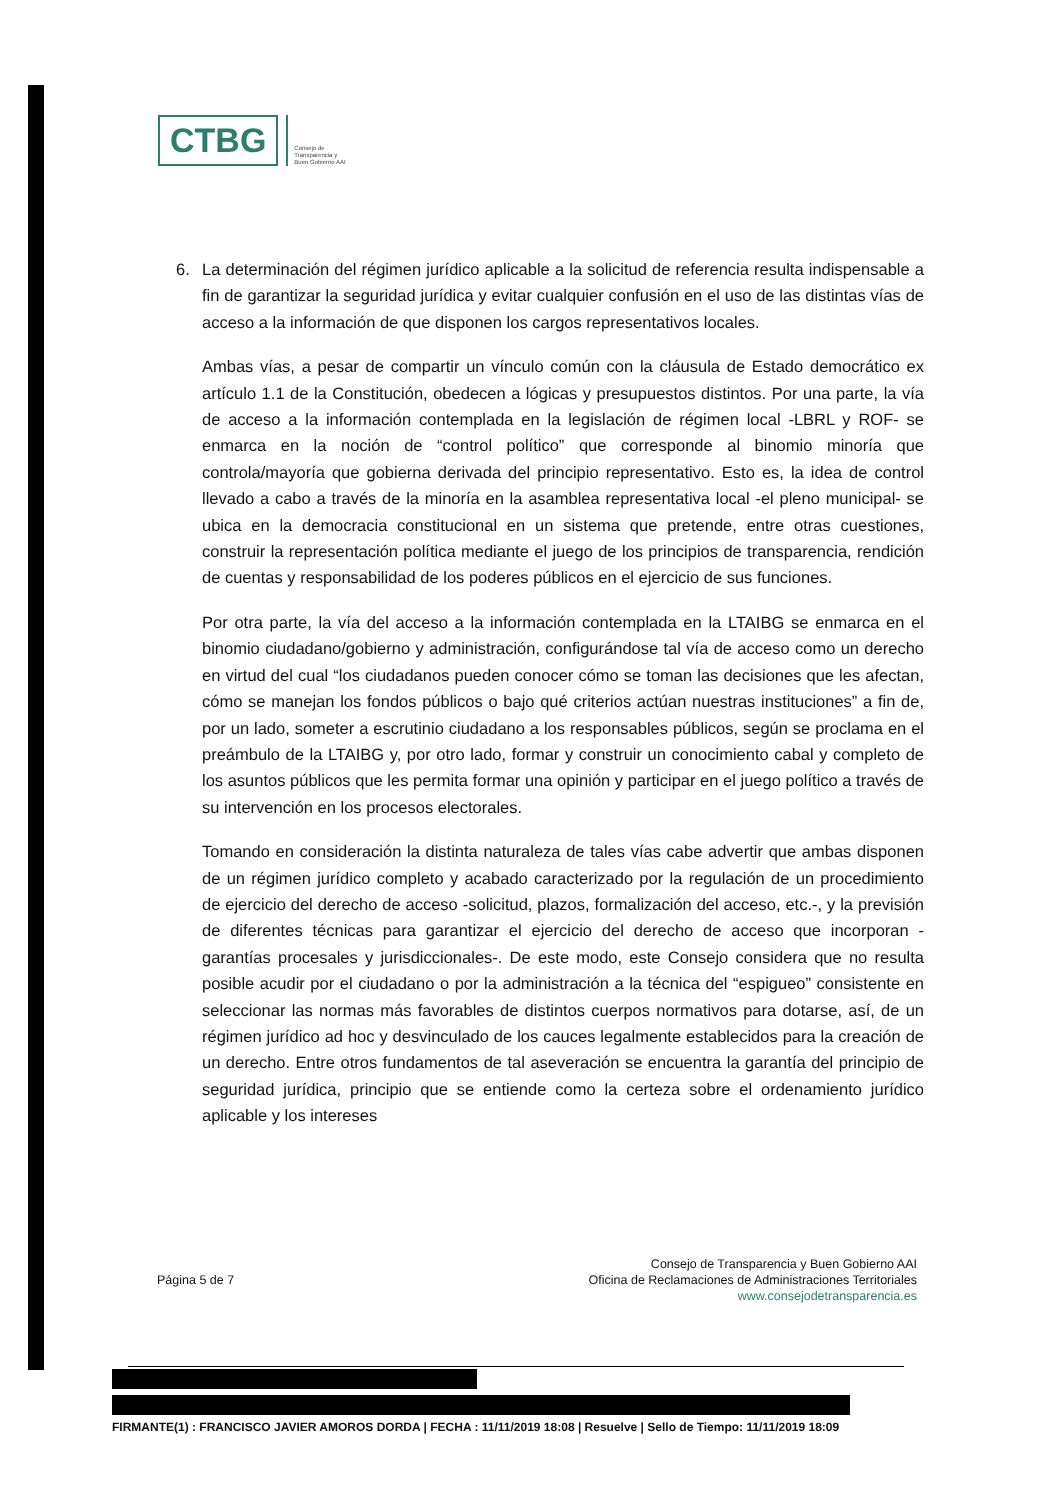CTBG
Consejo de
Transparencia y
Buen Gobierno AAI
6. La determinación del régimen jurídico aplicable a la solicitud de referencia resulta indispensable a fin de garantizar la seguridad jurídica y evitar cualquier confusión en el uso de las distintas vías de acceso a la información de que disponen los cargos representativos locales.
Ambas vías, a pesar de compartir un vínculo común con la cláusula de Estado democrático ex artículo 1.1 de la Constitución, obedecen a lógicas y presupuestos distintos. Por una parte, la vía de acceso a la información contemplada en la legislación de régimen local -LBRL y ROF- se enmarca en la noción de “control político” que corresponde al binomio minoría que controla/mayoría que gobierna derivada del principio representativo. Esto es, la idea de control llevado a cabo a través de la minoría en la asamblea representativa local -el pleno municipal- se ubica en la democracia constitucional en un sistema que pretende, entre otras cuestiones, construir la representación política mediante el juego de los principios de transparencia, rendición de cuentas y responsabilidad de los poderes públicos en el ejercicio de sus funciones.
Por otra parte, la vía del acceso a la información contemplada en la LTAIBG se enmarca en el binomio ciudadano/gobierno y administración, configurándose tal vía de acceso como un derecho en virtud del cual “los ciudadanos pueden conocer cómo se toman las decisiones que les afectan, cómo se manejan los fondos públicos o bajo qué criterios actúan nuestras instituciones” a fin de, por un lado, someter a escrutinio ciudadano a los responsables públicos, según se proclama en el preámbulo de la LTAIBG y, por otro lado, formar y construir un conocimiento cabal y completo de los asuntos públicos que les permita formar una opinión y participar en el juego político a través de su intervención en los procesos electorales.
Tomando en consideración la distinta naturaleza de tales vías cabe advertir que ambas disponen de un régimen jurídico completo y acabado caracterizado por la regulación de un procedimiento de ejercicio del derecho de acceso -solicitud, plazos, formalización del acceso, etc.-, y la previsión de diferentes técnicas para garantizar el ejercicio del derecho de acceso que incorporan -garantías procesales y jurisdiccionales-. De este modo, este Consejo considera que no resulta posible acudir por el ciudadano o por la administración a la técnica del “espigueo” consistente en seleccionar las normas más favorables de distintos cuerpos normativos para dotarse, así, de un régimen jurídico ad hoc y desvinculado de los cauces legalmente establecidos para la creación de un derecho. Entre otros fundamentos de tal aseveración se encuentra la garantía del principio de seguridad jurídica, principio que se entiende como la certeza sobre el ordenamiento jurídico aplicable y los intereses
Página 5 de 7
Consejo de Transparencia y Buen Gobierno AAI
Oficina de Reclamaciones de Administraciones Territoriales
www.consejodetransparencia.es
FIRMANTE(1) : FRANCISCO JAVIER AMOROS DORDA | FECHA : 11/11/2019 18:08 | Resuelve | Sello de Tiempo: 11/11/2019 18:09